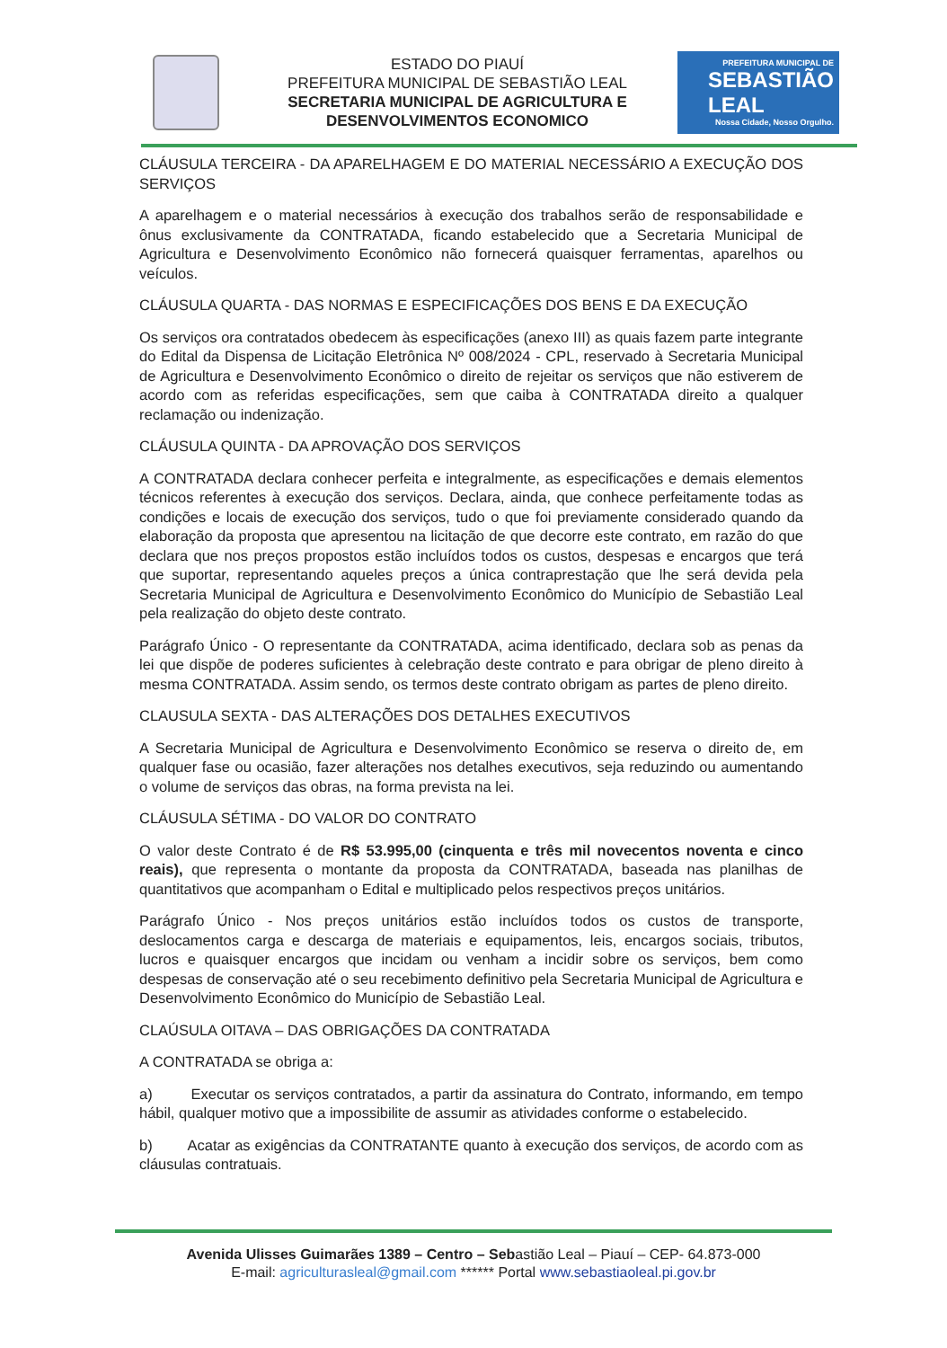ESTADO DO PIAUÍ
PREFEITURA MUNICIPAL DE SEBASTIÃO LEAL
SECRETARIA MUNICIPAL DE AGRICULTURA E
DESENVOLVIMENTOS ECONOMICO
PREFEITURA MUNICIPAL DE
SEBASTIÃO
LEAL
Nossa Cidade, Nosso Orgulho.
CLÁUSULA TERCEIRA - DA APARELHAGEM E DO MATERIAL NECESSÁRIO A EXECUÇÃO DOS SERVIÇOS
A aparelhagem e o material necessários à execução dos trabalhos serão de responsabilidade e ônus exclusivamente da CONTRATADA, ficando estabelecido que a Secretaria Municipal de Agricultura e Desenvolvimento Econômico não fornecerá quaisquer ferramentas, aparelhos ou veículos.
CLÁUSULA QUARTA - DAS NORMAS E ESPECIFICAÇÕES DOS BENS E DA EXECUÇÃO
Os serviços ora contratados obedecem às especificações (anexo III) as quais fazem parte integrante do Edital da Dispensa de Licitação Eletrônica Nº 008/2024 - CPL, reservado à Secretaria Municipal de Agricultura e Desenvolvimento Econômico o direito de rejeitar os serviços que não estiverem de acordo com as referidas especificações, sem que caiba à CONTRATADA direito a qualquer reclamação ou indenização.
CLÁUSULA QUINTA - DA APROVAÇÃO DOS SERVIÇOS
A CONTRATADA declara conhecer perfeita e integralmente, as especificações e demais elementos técnicos referentes à execução dos serviços. Declara, ainda, que conhece perfeitamente todas as condições e locais de execução dos serviços, tudo o que foi previamente considerado quando da elaboração da proposta que apresentou na licitação de que decorre este contrato, em razão do que declara que nos preços propostos estão incluídos todos os custos, despesas e encargos que terá que suportar, representando aqueles preços a única contraprestação que lhe será devida pela Secretaria Municipal de Agricultura e Desenvolvimento Econômico do Município de Sebastião Leal pela realização do objeto deste contrato.
Parágrafo Único - O representante da CONTRATADA, acima identificado, declara sob as penas da lei que dispõe de poderes suficientes à celebração deste contrato e para obrigar de pleno direito à mesma CONTRATADA. Assim sendo, os termos deste contrato obrigam as partes de pleno direito.
CLAUSULA SEXTA - DAS ALTERAÇÕES DOS DETALHES EXECUTIVOS
A Secretaria Municipal de Agricultura e Desenvolvimento Econômico se reserva o direito de, em qualquer fase ou ocasião, fazer alterações nos detalhes executivos, seja reduzindo ou aumentando o volume de serviços das obras, na forma prevista na lei.
CLÁUSULA SÉTIMA - DO VALOR DO CONTRATO
O valor deste Contrato é de R$ 53.995,00 (cinquenta e três mil novecentos noventa e cinco reais), que representa o montante da proposta da CONTRATADA, baseada nas planilhas de quantitativos que acompanham o Edital e multiplicado pelos respectivos preços unitários.
Parágrafo Único - Nos preços unitários estão incluídos todos os custos de transporte, deslocamentos carga e descarga de materiais e equipamentos, leis, encargos sociais, tributos, lucros e quaisquer encargos que incidam ou venham a incidir sobre os serviços, bem como despesas de conservação até o seu recebimento definitivo pela Secretaria Municipal de Agricultura e Desenvolvimento Econômico do Município de Sebastião Leal.
CLAÚSULA OITAVA – DAS OBRIGAÇÕES DA CONTRATADA
A CONTRATADA se obriga a:
a) Executar os serviços contratados, a partir da assinatura do Contrato, informando, em tempo hábil, qualquer motivo que a impossibilite de assumir as atividades conforme o estabelecido.
b) Acatar as exigências da CONTRATANTE quanto à execução dos serviços, de acordo com as cláusulas contratuais.
Avenida Ulisses Guimarães 1389 – Centro – Sebastião Leal – Piauí – CEP- 64.873-000
E-mail: agriculturasleal@gmail.com ****** Portal www.sebastiaoleal.pi.gov.br